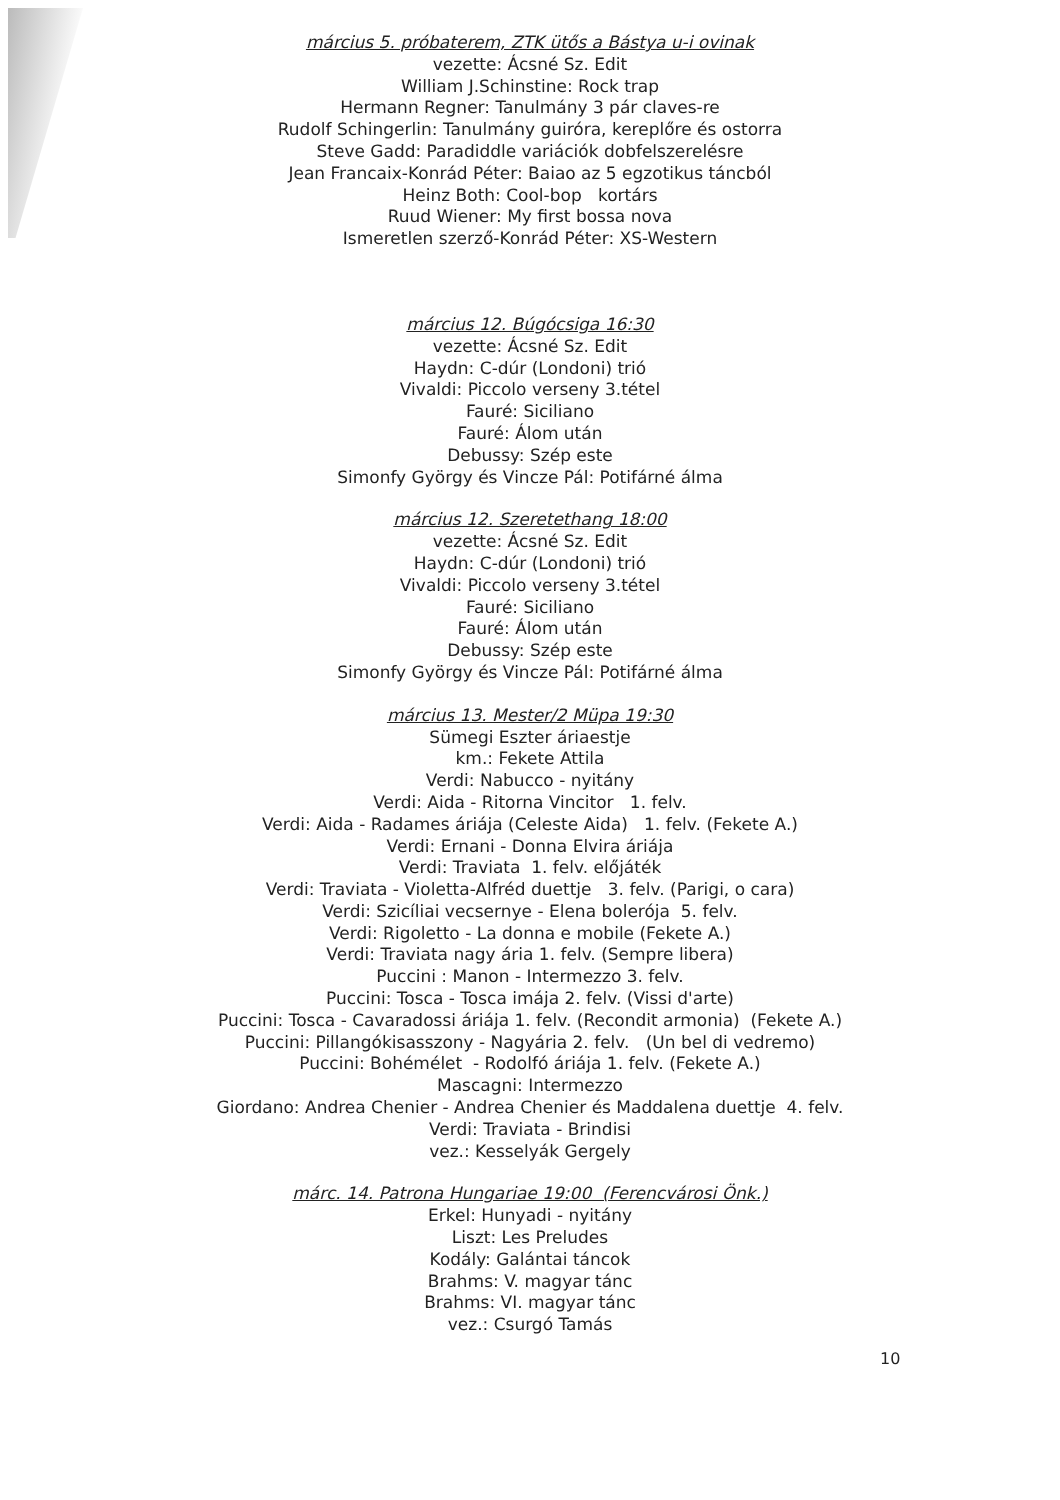március 5. próbaterem, ZTK ütős a Bástya u-i ovinak
vezette: Ácsné Sz. Edit
William J.Schinstine: Rock trap
Hermann Regner: Tanulmány 3 pár claves-re
Rudolf Schingerlin: Tanulmány guiróra, kereplőre és ostorra
Steve Gadd: Paradiddle variációk dobfelszerelésre
Jean Francaix-Konrád Péter: Baiao az 5 egzotikus táncból
Heinz Both: Cool-bop kortárs
Ruud Wiener: My first bossa nova
Ismeretlen szerző-Konrád Péter: XS-Western
március 12. Búgócsiga 16:30
vezette: Ácsné Sz. Edit
Haydn: C-dúr (Londoni) trió
Vivaldi: Piccolo verseny 3.tétel
Fauré: Siciliano
Fauré: Álom után
Debussy: Szép este
Simonfy György és Vincze Pál: Potifárné álma
március 12. Szeretethang 18:00
vezette: Ácsné Sz. Edit
Haydn: C-dúr (Londoni) trió
Vivaldi: Piccolo verseny 3.tétel
Fauré: Siciliano
Fauré: Álom után
Debussy: Szép este
Simonfy György és Vincze Pál: Potifárné álma
március 13. Mester/2 Müpa 19:30
Sümegi Eszter áriaestje
km.: Fekete Attila
Verdi: Nabucco - nyitány
Verdi: Aida - Ritorna Vincitor 1. felv.
Verdi: Aida - Radames áriája (Celeste Aida) 1. felv. (Fekete A.)
Verdi: Ernani - Donna Elvira áriája
Verdi: Traviata 1. felv. előjáték
Verdi: Traviata - Violetta-Alfréd duettje 3. felv. (Parigi, o cara)
Verdi: Szicíliai vecsernye - Elena boleró­ja 5. felv.
Verdi: Rigoletto - La donna e mobile (Fekete A.)
Verdi: Traviata nagy ária 1. felv. (Sempre libera)
Puccini : Manon - Intermezzo 3. felv.
Puccini: Tosca - Tosca imája 2. felv. (Vissi d'arte)
Puccini: Tosca - Cavaradossi áriája 1. felv. (Recondit armonia) (Fekete A.)
Puccini: Pillangókisasszony - Nagyária 2. felv. (Un bel di vedremo)
Puccini: Bohémélet - Rodolfó áriája 1. felv. (Fekete A.)
Mascagni: Intermezzo
Giordano: Andrea Chenier - Andrea Chenier és Maddalena duettje 4. felv.
Verdi: Traviata - Brindisi
vez.: Kesselyák Gergely
márc. 14. Patrona Hungariae 19:00 (Ferencvárosi Önk.)
Erkel: Hunyadi - nyitány
Liszt: Les Preludes
Kodály: Galántai táncok
Brahms: V. magyar tánc
Brahms: VI. magyar tánc
vez.: Csurgó Tamás
10